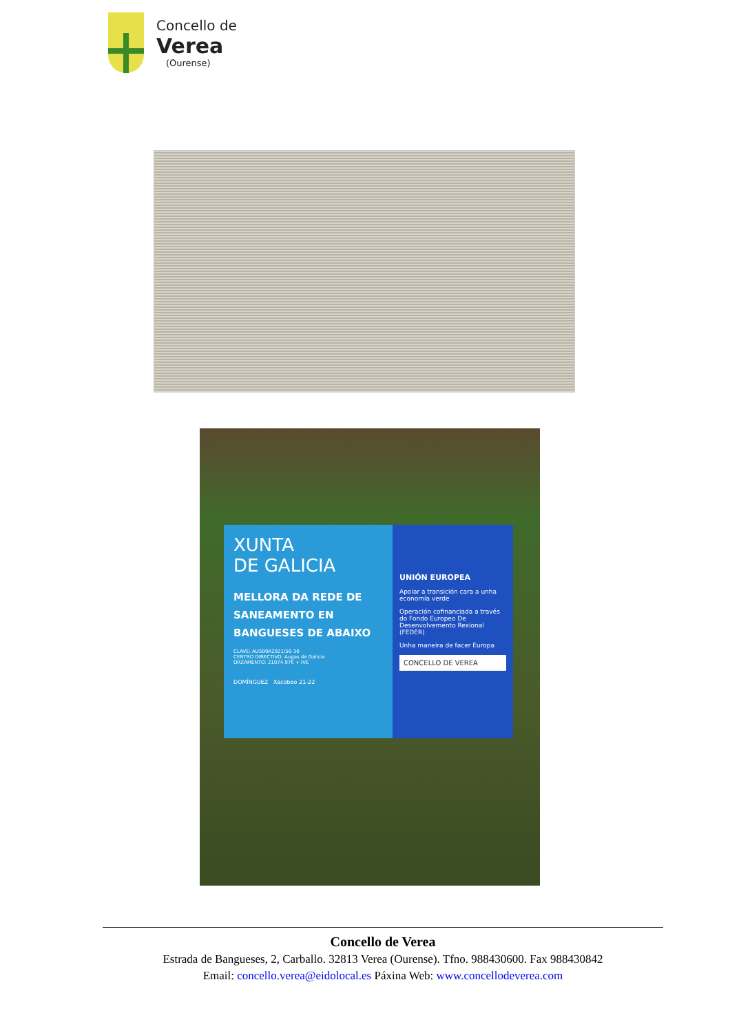Concello de
Verea
(Ourense)
XUNTA
DE GALICIA
MELLORA DA REDE DE SANEAMENTO EN BANGUESES DE ABAIXO
CLAVE: AU500A2021/56-30
CENTRO DIRECTIVO: Augas de Galicia
ORZAMENTO: 21074,97€ + IVE
DOMÍNGUEZ Xacobeo 21-22
UNIÓN EUROPEA
Apoiar a transición cara a unha economía verde
Operación cofinanciada a través do Fondo Europeo De Desenvolvemento Rexional (FEDER)
Unha maneira de facer Europa
CONCELLO DE VEREA
Concello de Verea
Estrada de Bangueses, 2, Carballo. 32813 Verea (Ourense). Tfno. 988430600. Fax 988430842
Email: concello.verea@eidolocal.es Páxina Web: www.concellodeverea.com